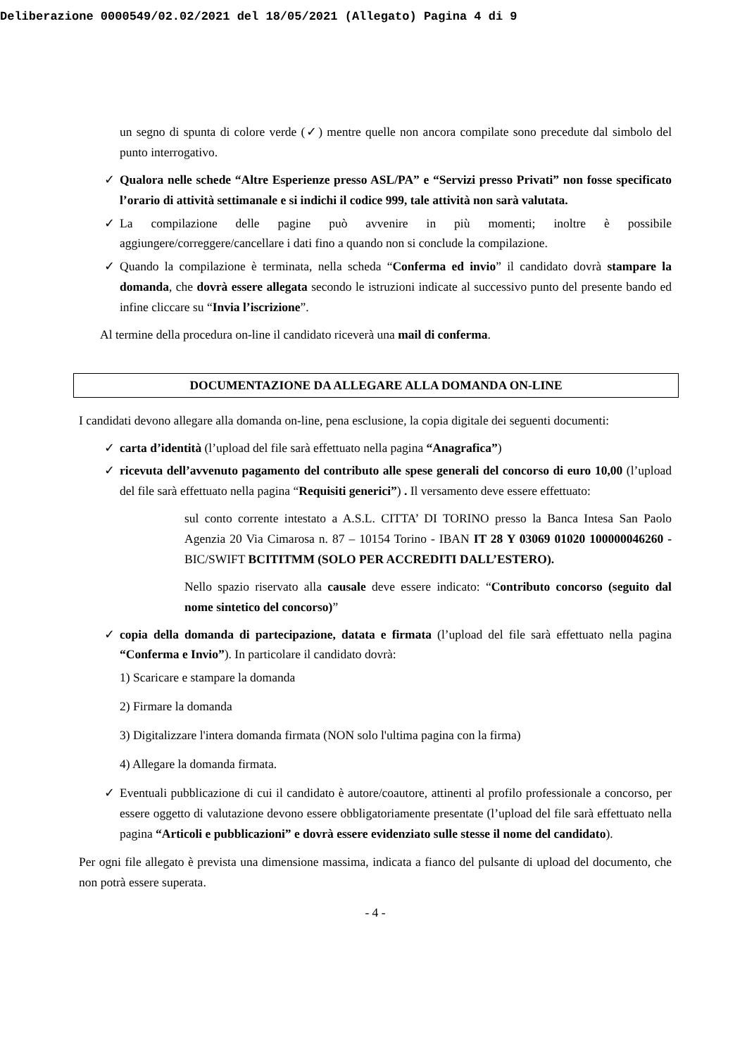Deliberazione 0000549/02.02/2021 del 18/05/2021 (Allegato) Pagina 4 di 9
un segno di spunta di colore verde (✓) mentre quelle non ancora compilate sono precedute dal simbolo del punto interrogativo.
✓ Qualora nelle schede “Altre Esperienze presso ASL/PA” e “Servizi presso Privati” non fosse specificato l’orario di attività settimanale e si indichi il codice 999, tale attività non sarà valutata.
✓ La compilazione delle pagine può avvenire in più momenti; inoltre è possibile aggiungere/correggere/cancellare i dati fino a quando non si conclude la compilazione.
✓ Quando la compilazione è terminata, nella scheda “Conferma ed invio” il candidato dovrà stampare la domanda, che dovrà essere allegata secondo le istruzioni indicate al successivo punto del presente bando ed infine cliccare su “Invia l’iscrizione”.
Al termine della procedura on-line il candidato riceverà una mail di conferma.
DOCUMENTAZIONE DA ALLEGARE ALLA DOMANDA ON-LINE
I candidati devono allegare alla domanda on-line, pena esclusione, la copia digitale dei seguenti documenti:
✓ carta d’identità (l’upload del file sarà effettuato nella pagina “Anagrafica”)
✓ ricevuta dell’avvenuto pagamento del contributo alle spese generali del concorso di euro 10,00 (l’upload del file sarà effettuato nella pagina “Requisiti generici”) . Il versamento deve essere effettuato:
sul conto corrente intestato a A.S.L. CITTA’ DI TORINO presso la Banca Intesa San Paolo Agenzia 20 Via Cimarosa n. 87 – 10154 Torino - IBAN IT 28 Y 03069 01020 100000046260 - BIC/SWIFT BCITITMM (SOLO PER ACCREDITI DALL’ESTERO).
Nello spazio riservato alla causale deve essere indicato: “Contributo concorso (seguito dal nome sintetico del concorso)”
✓ copia della domanda di partecipazione, datata e firmata (l’upload del file sarà effettuato nella pagina “Conferma e Invio”). In particolare il candidato dovrà:
1) Scaricare e stampare la domanda
2) Firmare la domanda
3) Digitalizzare l'intera domanda firmata (NON solo l'ultima pagina con la firma)
4) Allegare la domanda firmata.
✓ Eventuali pubblicazione di cui il candidato è autore/coautore, attinenti al profilo professionale a concorso, per essere oggetto di valutazione devono essere obbligatoriamente presentate (l’upload del file sarà effettuato nella pagina “Articoli e pubblicazioni” e dovrà essere evidenziato sulle stesse il nome del candidato).
Per ogni file allegato è prevista una dimensione massima, indicata a fianco del pulsante di upload del documento, che non potrà essere superata.
- 4 -